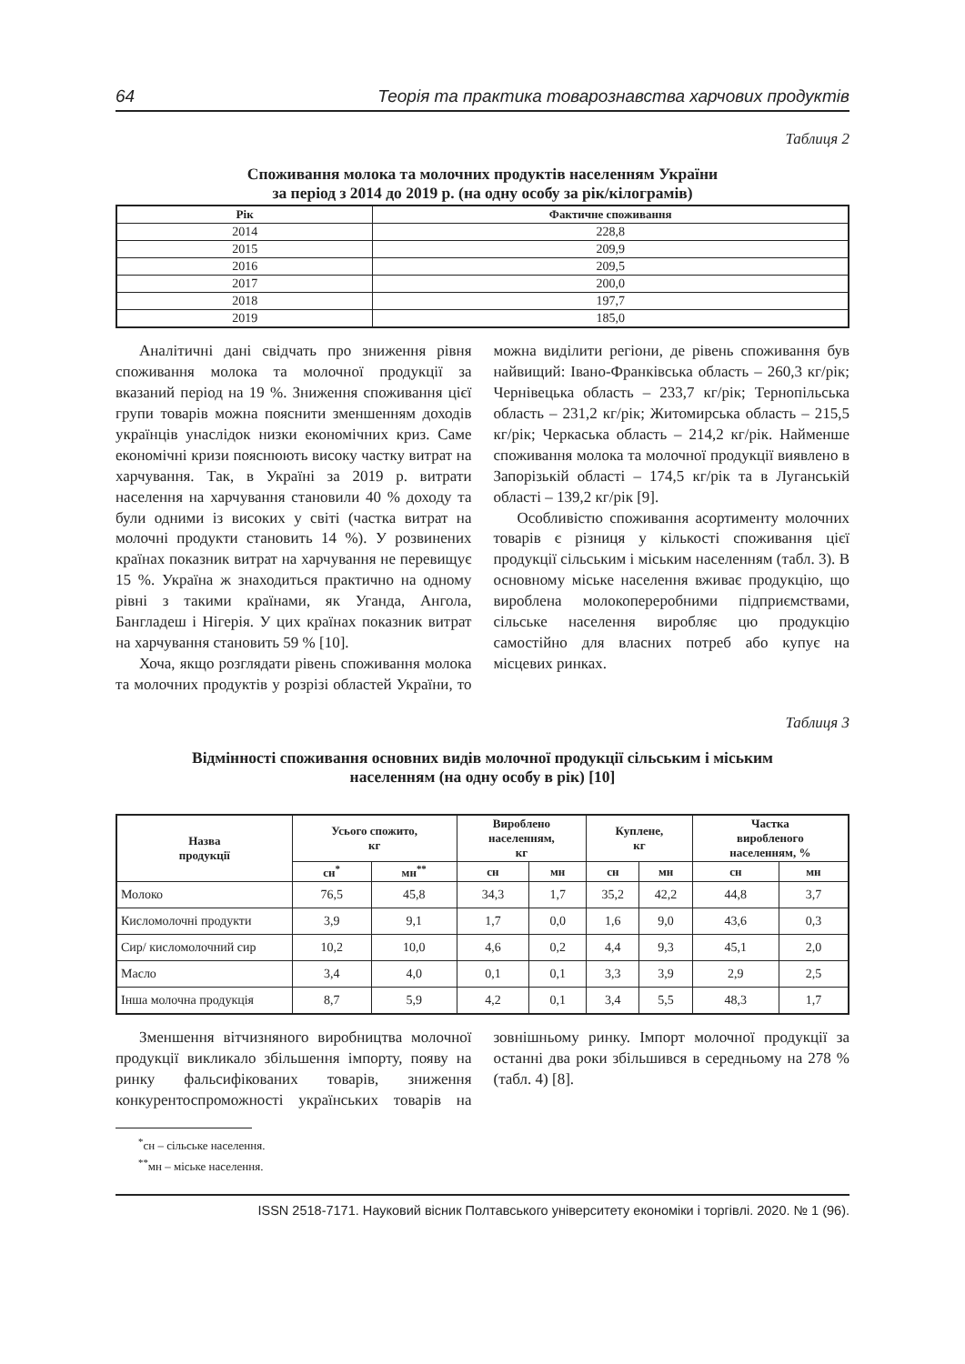64 Теорія та практика товарознавства харчових продуктів
Таблиця 2
Споживання молока та молочних продуктів населенням України
за період з 2014 до 2019 р. (на одну особу за рік/кілограмів)
| Рік | Фактичне споживання |
| --- | --- |
| 2014 | 228,8 |
| 2015 | 209,9 |
| 2016 | 209,5 |
| 2017 | 200,0 |
| 2018 | 197,7 |
| 2019 | 185,0 |
Аналітичні дані свідчать про зниження рівня споживання молока та молочної продукції за вказаний період на 19 %. Зниження споживання цієї групи товарів можна пояснити зменшенням доходів українців унаслідок низки економічних криз. Саме економічні кризи пояснюють високу частку витрат на харчування. Так, в Україні за 2019 р. витрати населення на харчування становили 40 % доходу та були одними із високих у світі (частка витрат на молочні продукти становить 14 %). У розвинених країнах показник витрат на харчування не перевищує 15 %. Україна ж знаходиться практично на одному рівні з такими країнами, як Уганда, Ангола, Бангладеш і Нігерія. У цих країнах показник витрат на харчування становить 59 % [10].
Хоча, якщо розглядати рівень споживання молока та молочних продуктів у розрізі областей України, то можна виділити регіони, де рівень споживання був найвищий: Івано-Франківська область – 260,3 кг/рік; Чернівецька область – 233,7 кг/рік; Тернопільська область – 231,2 кг/рік; Житомирська область – 215,5 кг/рік; Черкаська область – 214,2 кг/рік. Найменше споживання молока та молочної продукції виявлено в Запорізькій області – 174,5 кг/рік та в Луганській області – 139,2 кг/рік [9].
Особливістю споживання асортименту молочних товарів є різниця у кількості споживання цієї продукції сільським і міським населенням (табл. 3). В основному міське населення вживає продукцію, що вироблена молокопереробними підприємствами, сільське населення виробляє цю продукцію самостійно для власних потреб або купує на місцевих ринках.
Таблиця 3
Відмінності споживання основних видів молочної продукції сільським і міським
населенням (на одну особу в рік) [10]
| Назва продукції | Усього спожито, кг | | Вироблено населенням, кг | | Куплене, кг | | Частка виробленого населенням, % | |
| --- | --- | --- | --- | --- | --- | --- | --- | --- |
| | сн<sup>*</sup> | мн<sup>**</sup> | сн | мн | сн | мн | сн | мн |
| Молоко | 76,5 | 45,8 | 34,3 | 1,7 | 35,2 | 42,2 | 44,8 | 3,7 |
| Кисломолочні продукти | 3,9 | 9,1 | 1,7 | 0,0 | 1,6 | 9,0 | 43,6 | 0,3 |
| Сир/ кисломолочний сир | 10,2 | 10,0 | 4,6 | 0,2 | 4,4 | 9,3 | 45,1 | 2,0 |
| Масло | 3,4 | 4,0 | 0,1 | 0,1 | 3,3 | 3,9 | 2,9 | 2,5 |
| Інша молочна продукція | 8,7 | 5,9 | 4,2 | 0,1 | 3,4 | 5,5 | 48,3 | 1,7 |
Зменшення вітчизняного виробництва молочної продукції викликало збільшення імпорту, появу на ринку фальсифікованих товарів, зниження конкурентоспроможності українських товарів на зовнішньому ринку. Імпорт молочної продукції за останні два роки збільшився в середньому на 278 % (табл. 4) [8].
<sup>*</sup> сн – сільське населення.
<sup>**</sup> мн – міське населення.
ISSN 2518-7171. Науковий вісник Полтавського університету економіки і торгівлі. 2020. № 1 (96).